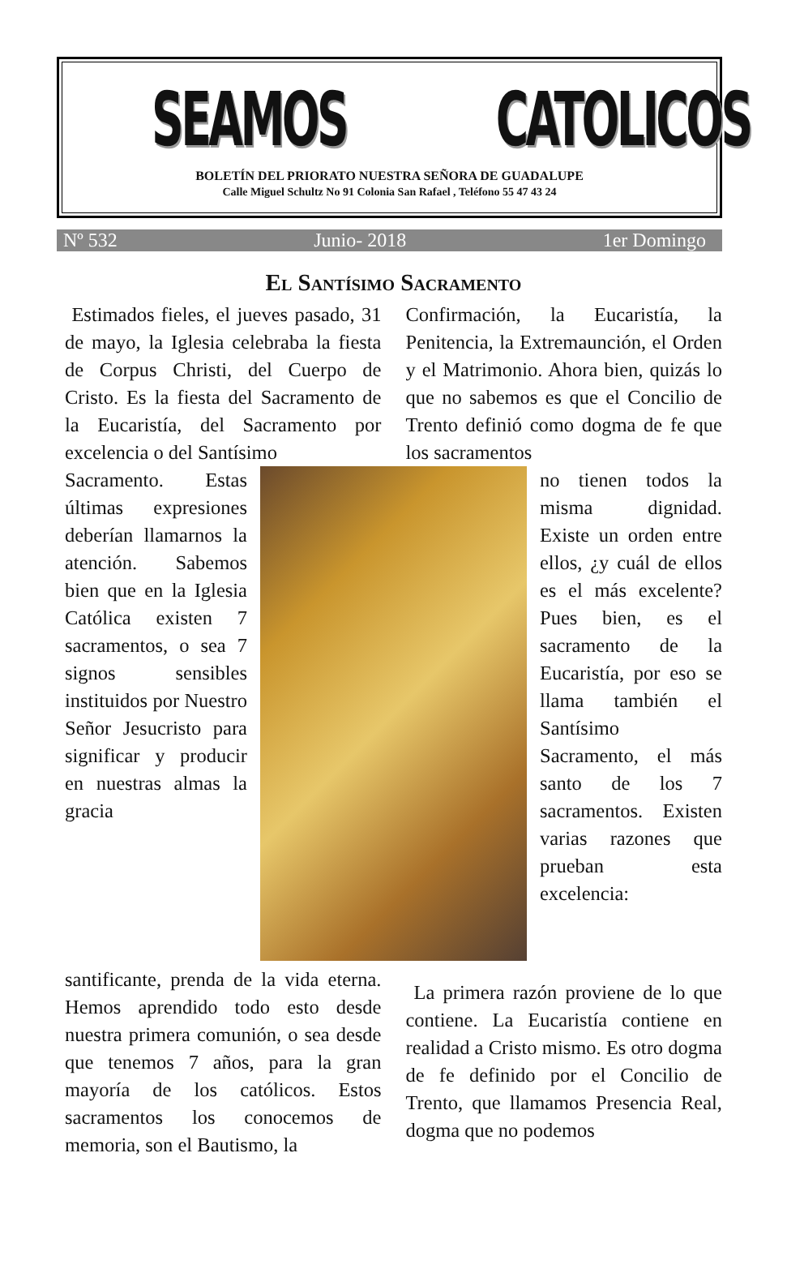SEAMOS CATOLICOS
BOLETÍN DEL PRIORATO NUESTRA SEÑORA DE GUADALUPE
Calle Miguel Schultz No 91 Colonia San Rafael , Teléfono 55 47 43 24
Nº 532 Junio- 2018 1er Domingo
El Santísimo Sacramento
Estimados fieles, el jueves pasado, 31 de mayo, la Iglesia celebraba la fiesta de Corpus Christi, del Cuerpo de Cristo. Es la fiesta del Sacramento de la Eucaristía, del Sacramento por excelencia o del Santísimo
Confirmación, la Eucaristía, la Penitencia, la Extremaunción, el Orden y el Matrimonio. Ahora bien, quizás lo que no sabemos es que el Concilio de Trento definió como dogma de fe que los sacramentos
Sacramento. Estas últimas expresiones deberían llamarnos la atención. Sabemos bien que en la Iglesia Católica existen 7 sacramentos, o sea 7 signos sensibles instituidos por Nuestro Señor Jesucristo para significar y producir en nuestras almas la gracia
no tienen todos la misma dignidad. Existe un orden entre ellos, ¿y cuál de ellos es el más excelente? Pues bien, es el sacramento de la Eucaristía, por eso se llama también el Santísimo Sacramento, el más santo de los 7 sacramentos. Existen varias razones que prueban esta excelencia:
santificante, prenda de la vida eterna. Hemos aprendido todo esto desde nuestra primera comunión, o sea desde que tenemos 7 años, para la gran mayoría de los católicos. Estos sacramentos los conocemos de memoria, son el Bautismo, la
La primera razón proviene de lo que contiene. La Eucaristía contiene en realidad a Cristo mismo. Es otro dogma de fe definido por el Concilio de Trento, que llamamos Presencia Real, dogma que no podemos